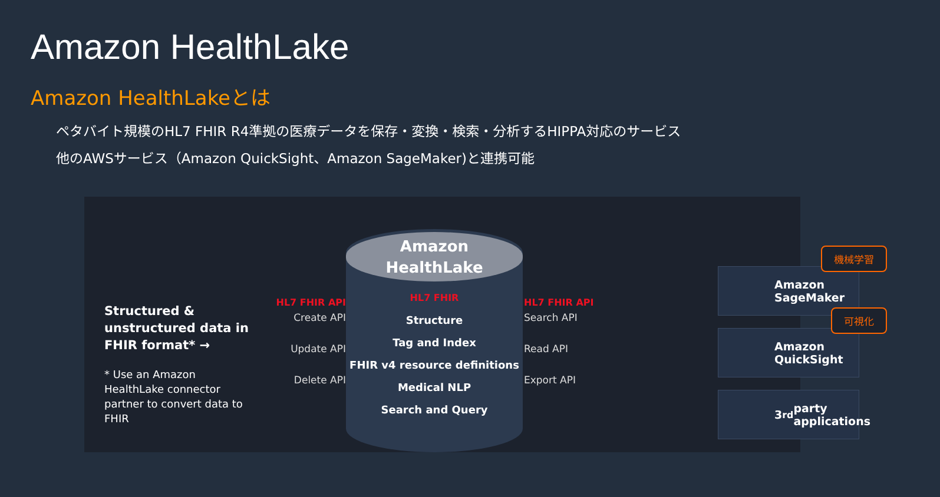Amazon HealthLake
Amazon HealthLakeとは
ペタバイト規模のHL7 FHIR R4準拠の医療データを保存・変換・検索・分析するHIPPA対応のサービス
他のAWSサービス（Amazon QuickSight、Amazon SageMaker)と連携可能
Structured & unstructured data in FHIR format* →
* Use an Amazon HealthLake connector partner to convert data to FHIR
HL7 FHIR API
Create API
Update API
Delete API
Amazon
HealthLake
HL7 FHIR
Structure
Tag and Index
FHIR v4 resource definitions
Medical NLP
Search and Query
HL7 FHIR API
Search API
Read API
Export API
Amazon
SageMaker
機械学習
Amazon
QuickSight
可視化
3<sup>rd</sup> party
applications